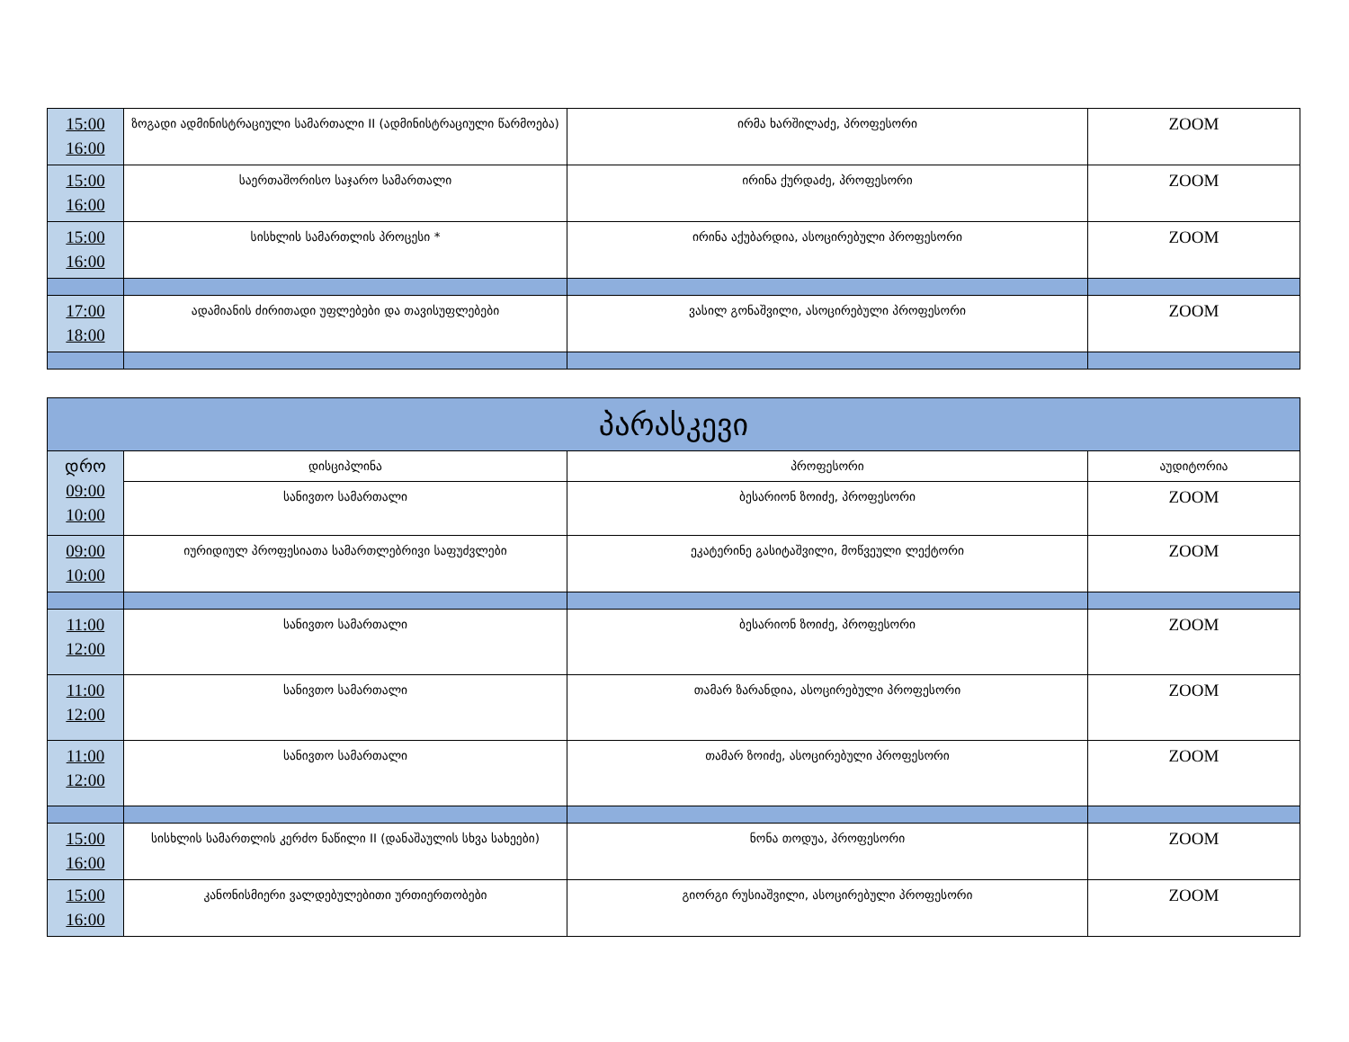| 15:00 16:00 | ზოგადი ადმინისტრაციული სამართალი II (ადმინისტრაციული წარმოება) | ირმა ხარშილაძე, პროფესორი | ZOOM |
| 15:00 16:00 | საერთაშორისო საჯარო სამართალი | ირინა ქურდაძე, პროფესორი | ZOOM |
| 15:00 16:00 | სისხლის სამართლის პროცესი * | ირინა აქუბარდია, ასოცირებული პროფესორი | ZOOM |
| 17:00 18:00 | ადამიანის ძირითადი უფლებები და თავისუფლებები | ვასილ გონაშვილი, ასოცირებული პროფესორი | ZOOM |
| პარასკევი | | | |
| --- | --- | --- | --- |
| დრო 09:00 10:00 | დისციპლინა | პროფესორი | აუდიტორია |
| | სანივთო სამართალი | ბესარიონ ზოიძე, პროფესორი | ZOOM |
| 09:00 10:00 | იურიდიულ პროფესიათა სამართლებრივი საფუძვლები | ეკატერინე გასიტაშვილი, მოწვეული ლექტორი | ZOOM |
| 11:00 12:00 | სანივთო სამართალი | ბესარიონ ზოიძე, პროფესორი | ZOOM |
| 11:00 12:00 | სანივთო სამართალი | თამარ ზარანდია, ასოცირებული პროფესორი | ZOOM |
| 11:00 12:00 | სანივთო სამართალი | თამარ ზოიძე, ასოცირებული პროფესორი | ZOOM |
| 15:00 16:00 | სისხლის სამართლის კერძო ნაწილი II (დანაშაულის სხვა სახეები) | ნონა თოდუა, პროფესორი | ZOOM |
| 15:00 16:00 | კანონისმიერი ვალდებულებითი ურთიერთობები | გიორგი რუსიაშვილი, ასოცირებული პროფესორი | ZOOM |